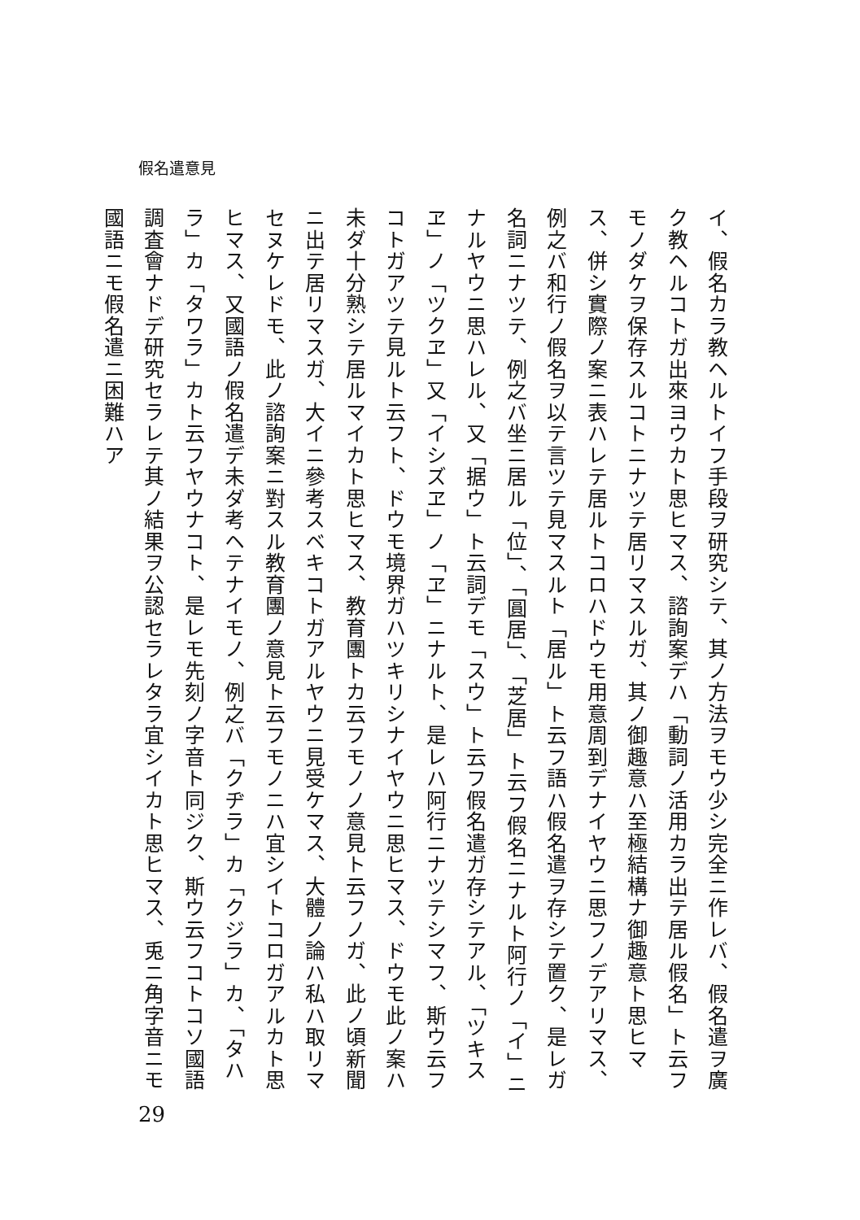假名遣意見
イ、假名カラ教ヘルトイフ手段ヲ研究シテ、其ノ方法ヲモウ少シ完全ニ作レバ、假名遣ヲ廣ク教ヘルコトガ出來ヨウカト思ヒマス、諮詢案デハ「動詞ノ活用カラ出テ居ル假名」ト云フモノダケヲ保存スルコトニナツテ居リマスルガ、其ノ御趣意ハ至極結構ナ御趣意ト思ヒマス、併シ實際ノ案ニ表ハレテ居ルトコロハドウモ用意周到デナイヤウニ思フノデアリマス、例之バ和行ノ假名ヲ以テ言ツテ見マスルト「居ル」ト云フ語ハ假名遣ヲ存シテ置ク、是レガ名詞ニナツテ、例之バ坐ニ居ル「位」、「圓居」、「芝居」ト云フ假名ニナルト阿行ノ「イ」ニナルヤウニ思ハレル、又「据ウ」ト云詞デモ「スウ」ト云フ假名遣ガ存シテアル、「ツキスヱ」ノ「ツクヱ」又「イシズヱ」ノ「ヱ」ニナルト、是レハ阿行ニナツテシマフ、斯ウ云フコトガアツテ見ルト云フト、ドウモ境界ガハツキリシナイヤウニ思ヒマス、ドウモ此ノ案ハ未ダ十分熟シテ居ルマイカト思ヒマス、教育團トカ云フモノノ意見ト云フノガ、此ノ頃新聞ニ出テ居リマスガ、大イニ參考スベキコトガアルヤウニ見受ケマス、大體ノ論ハ私ハ取リマセヌケレドモ、此ノ諮詢案ニ對スル教育團ノ意見ト云フモノニハ宜シイトコロガアルカト思ヒマス、又國語ノ假名遣デ未ダ考ヘテナイモノ、例之バ「クヂラ」カ「クジラ」カ、「タハラ」カ「タワラ」カト云フヤウナコト、是レモ先刻ノ字音ト同ジク、斯ウ云フコトコソ國語調査會ナドデ研究セラレテ其ノ結果ヲ公認セラレタラ宜シイカト思ヒマス、兎ニ角字音ニモ國語ニモ假名遣ニ困難ハア
29